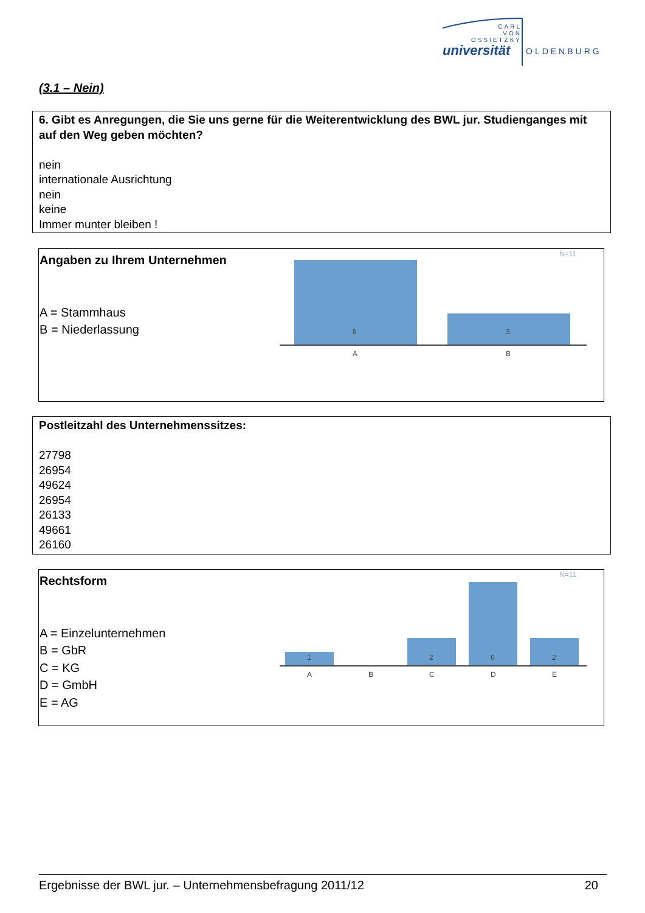CARL
VON
OSSIETZKY
universität OLDENBURG
(3.1 – Nein)
6. Gibt es Anregungen, die Sie uns gerne für die Weiterentwicklung des BWL jur. Studienganges mit auf den Weg geben möchten?
nein
internationale Ausrichtung
nein
keine
Immer munter bleiben !
Angaben zu Ihrem Unternehmen
A = Stammhaus
B = Niederlassung
N=11
8
3
A
B
Postleitzahl des Unternehmenssitzes:
27798
26954
49624
26954
26133
49661
26160
Rechtsform
A = Einzelunternehmen
B = GbR
C = KG
D = GmbH
E = AG
N=11
1
2
6
2
A
B
C
D
E
Ergebnisse der BWL jur. – Unternehmensbefragung 2011/12 20